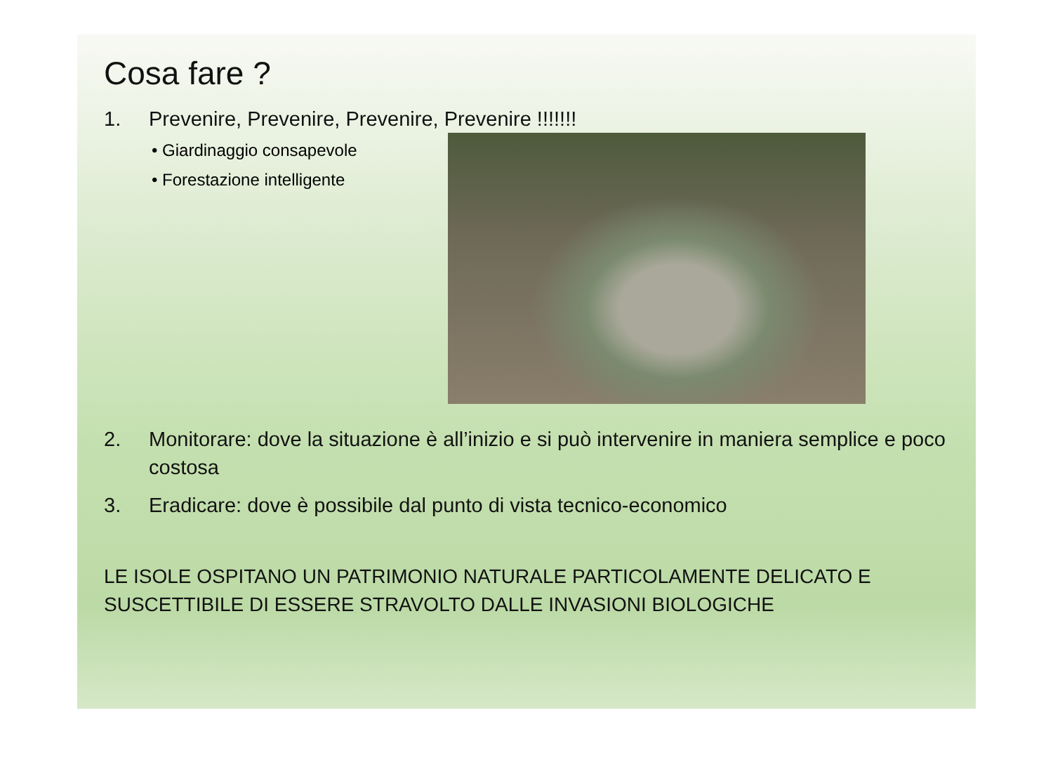Cosa fare ?
1. Prevenire, Prevenire, Prevenire, Prevenire !!!!!!!
• Giardinaggio consapevole
• Forestazione intelligente
2. Monitorare: dove la situazione è all’inizio e si può intervenire in maniera semplice e poco costosa
3. Eradicare: dove è possibile dal punto di vista tecnico-economico
LE ISOLE OSPITANO UN PATRIMONIO NATURALE PARTICOLAMENTE DELICATO E SUSCETTIBILE DI ESSERE STRAVOLTO DALLE INVASIONI BIOLOGICHE